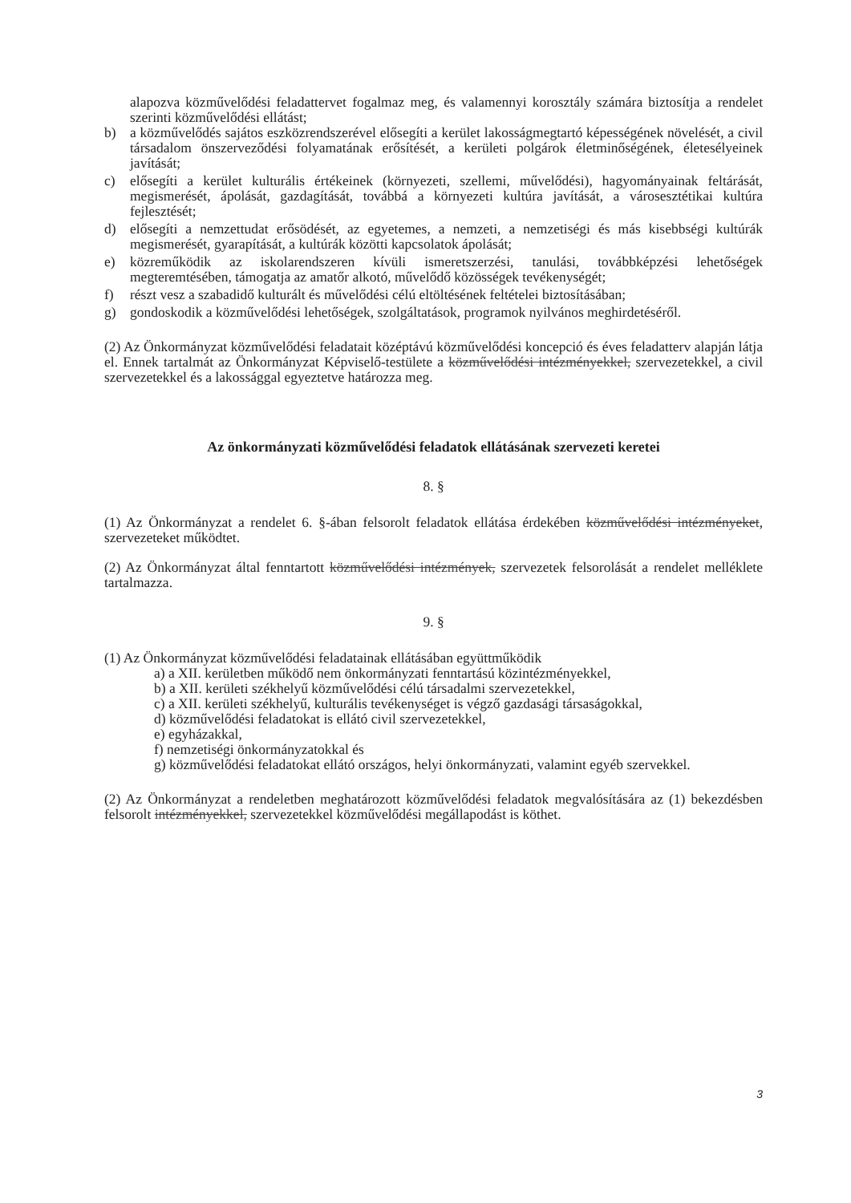alapozva közművelődési feladattervet fogalmaz meg, és valamennyi korosztály számára biztosítja a rendelet szerinti közművelődési ellátást;
b) a közművelődés sajátos eszközrendszerével elősegíti a kerület lakosságmegtartó képességének növelését, a civil társadalom önszerveződési folyamatának erősítését, a kerületi polgárok életminőségének, életesélyeinek javítását;
c) elősegíti a kerület kulturális értékeinek (környezeti, szellemi, művelődési), hagyományainak feltárását, megismerését, ápolását, gazdagítását, továbbá a környezeti kultúra javítását, a városesztétikai kultúra fejlesztését;
d) elősegíti a nemzettudat erősödését, az egyetemes, a nemzeti, a nemzetiségi és más kisebbségi kultúrák megismerését, gyarapítását, a kultúrák közötti kapcsolatok ápolását;
e) közreműködik az iskolarendszeren kívüli ismeretszerzési, tanulási, továbbképzési lehetőségek megteremtésében, támogatja az amatőr alkotó, művelődő közösségek tevékenységét;
f) részt vesz a szabadidő kulturált és művelődési célú eltöltésének feltételei biztosításában;
g) gondoskodik a közművelődési lehetőségek, szolgáltatások, programok nyilvános meghirdetéséről.
(2) Az Önkormányzat közművelődési feladatait középtávú közművelődési koncepció és éves feladatterv alapján látja el. Ennek tartalmát az Önkormányzat Képviselő-testülete a közművelődési intézményekkel, szervezetekkel, a civil szervezetekkel és a lakossággal egyeztetve határozza meg.
Az önkormányzati közművelődési feladatok ellátásának szervezeti keretei
8. §
(1) Az Önkormányzat a rendelet 6. §-ában felsorolt feladatok ellátása érdekében közművelődési intézményeket, szervezeteket működtet.
(2) Az Önkormányzat által fenntartott közművelődési intézmények, szervezetek felsorolását a rendelet melléklete tartalmazza.
9. §
(1) Az Önkormányzat közművelődési feladatainak ellátásában együttműködik
a) a XII. kerületben működő nem önkormányzati fenntartású közintézményekkel,
b) a XII. kerületi székhelyű közművelődési célú társadalmi szervezetekkel,
c) a XII. kerületi székhelyű, kulturális tevékenységet is végző gazdasági társaságokkal,
d) közművelődési feladatokat is ellátó civil szervezetekkel,
e) egyházakkal,
f) nemzetiségi önkormányzatokkal és
g) közművelődési feladatokat ellátó országos, helyi önkormányzati, valamint egyéb szervekkel.
(2) Az Önkormányzat a rendeletben meghatározott közművelődési feladatok megvalósítására az (1) bekezdésben felsorolt intézményekkel, szervezetekkel közművelődési megállapodást is köthet.
3